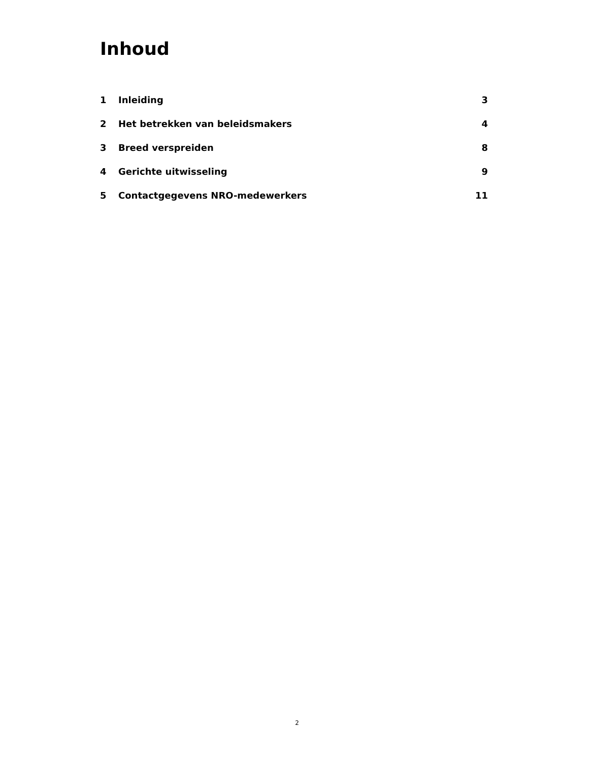Inhoud
1 Inleiding 3
2 Het betrekken van beleidsmakers 4
3 Breed verspreiden 8
4 Gerichte uitwisseling 9
5 Contactgegevens NRO-medewerkers 11
2